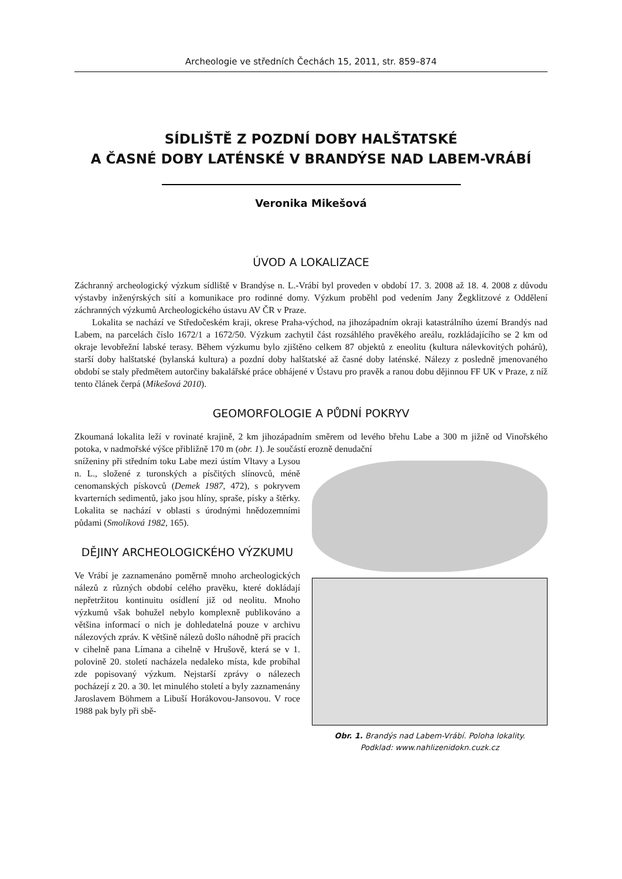Archeologie ve středních Čechách 15, 2011, str. 859–874
SÍDLIŠTĚ Z POZDNÍ DOBY HALŠTATSKÉ
A ČASNÉ DOBY LATÉNSKÉ V BRANDÝSE NAD LABEM-VRÁBÍ
Veronika Mikešová
ÚVOD A LOKALIZACE
Záchranný archeologický výzkum sídliště v Brandýse n. L.-Vrábí byl proveden v období 17. 3. 2008 až 18. 4. 2008 z důvodu výstavby inženýrských sítí a komunikace pro rodinné domy. Výzkum proběhl pod vedením Jany Žegklitzové z Oddělení záchranných výzkumů Archeologického ústavu AV ČR v Praze.
Lokalita se nachází ve Středočeském kraji, okrese Praha-východ, na jihozápadním okraji katastrálního území Brandýs nad Labem, na parcelách číslo 1672/1 a 1672/50. Výzkum zachytil část rozsáhlého pravěkého areálu, rozkládajícího se 2 km od okraje levobřežní labské terasy. Během výzkumu bylo zjištěno celkem 87 objektů z eneolitu (kultura nálevkovitých pohárů), starší doby halštatské (bylanská kultura) a pozdní doby halštatské až časné doby laténské. Nálezy z posledně jmenovaného období se staly předmětem autorčiny bakalářské práce obhájené v Ústavu pro pravěk a ranou dobu dějinnou FF UK v Praze, z níž tento článek čerpá (Mikešová 2010).
GEOMORFOLOGIE A PŮDNÍ POKRYV
Zkoumaná lokalita leží v rovinaté krajině, 2 km jihozápadním směrem od levého břehu Labe a 300 m jižně od Vinořského potoka, v nadmořské výšce přibližně 170 m (obr. 1). Je součástí erozně denudační
Obr. 1. Brandýs nad Labem-Vrábí. Poloha lokality.
Podklad: www.nahlizenidokn.cuzk.cz
sníženiny při středním toku Labe mezi ústím Vltavy a Lysou n. L., složené z turonských a písčitých slínovců, méně cenomanských pískovců (Demek 1987, 472), s pokryvem kvarterních sedimentů, jako jsou hlíny, spraše, písky a štěrky. Lokalita se nachází v oblasti s úrodnými hnědozemními půdami (Smolíková 1982, 165).
DĚJINY ARCHEOLOGICKÉHO VÝZKUMU
Ve Vrábí je zaznamenáno poměrně mnoho archeologických nálezů z různých období celého pravěku, které dokládají nepřetržitou kontinuitu osídlení již od neolitu. Mnoho výzkumů však bohužel nebylo komplexně publikováno a většina informací o nich je dohledatelná pouze v archivu nálezových zpráv. K většině nálezů došlo náhodně při pracích v cihelně pana Límana a cihelně v Hrušově, která se v 1. polovině 20. století nacházela nedaleko místa, kde probíhal zde popisovaný výzkum. Nejstarší zprávy o nálezech pocházejí z 20. a 30. let minulého století a byly zaznamenány Jaroslavem Böhmem a Libuší Horákovou-Jansovou. V roce 1988 pak byly při sbě-